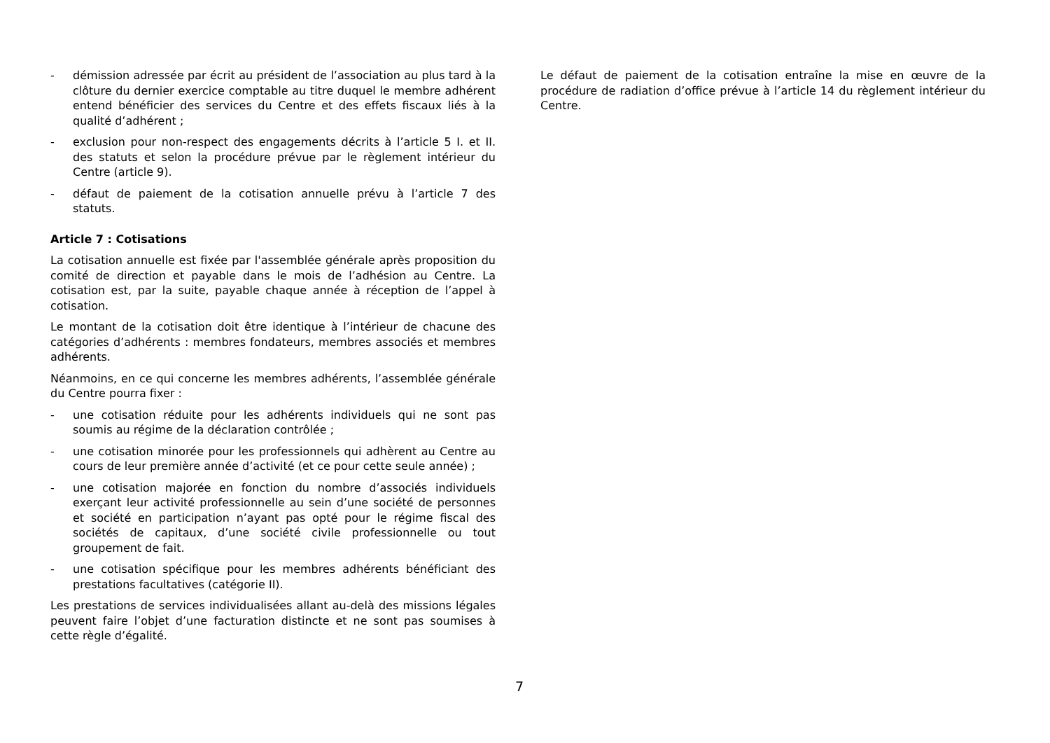- démission adressée par écrit au président de l’association au plus tard à la clôture du dernier exercice comptable au titre duquel le membre adhérent entend bénéficier des services du Centre et des effets fiscaux liés à la qualité d’adhérent ;
- exclusion pour non-respect des engagements décrits à l’article 5 I. et II. des statuts et selon la procédure prévue par le règlement intérieur du Centre (article 9).
- défaut de paiement de la cotisation annuelle prévu à l’article 7 des statuts.
Article 7 : Cotisations
La cotisation annuelle est fixée par l'assemblée générale après proposition du comité de direction et payable dans le mois de l’adhésion au Centre. La cotisation est, par la suite, payable chaque année à réception de l’appel à cotisation.
Le montant de la cotisation doit être identique à l’intérieur de chacune des catégories d’adhérents : membres fondateurs, membres associés et membres adhérents.
Néanmoins, en ce qui concerne les membres adhérents, l’assemblée générale du Centre pourra fixer :
- une cotisation réduite pour les adhérents individuels qui ne sont pas soumis au régime de la déclaration contrôlée ;
- une cotisation minorée pour les professionnels qui adhèrent au Centre au cours de leur première année d’activité (et ce pour cette seule année) ;
- une cotisation majorée en fonction du nombre d’associés individuels exerçant leur activité professionnelle au sein d’une société de personnes et société en participation n’ayant pas opté pour le régime fiscal des sociétés de capitaux, d’une société civile professionnelle ou tout groupement de fait.
- une cotisation spécifique pour les membres adhérents bénéficiant des prestations facultatives (catégorie II).
Les prestations de services individualisées allant au-delà des missions légales peuvent faire l’objet d’une facturation distincte et ne sont pas soumises à cette règle d’égalité.
Le défaut de paiement de la cotisation entraîne la mise en œuvre de la procédure de radiation d’office prévue à l’article 14 du règlement intérieur du Centre.
7